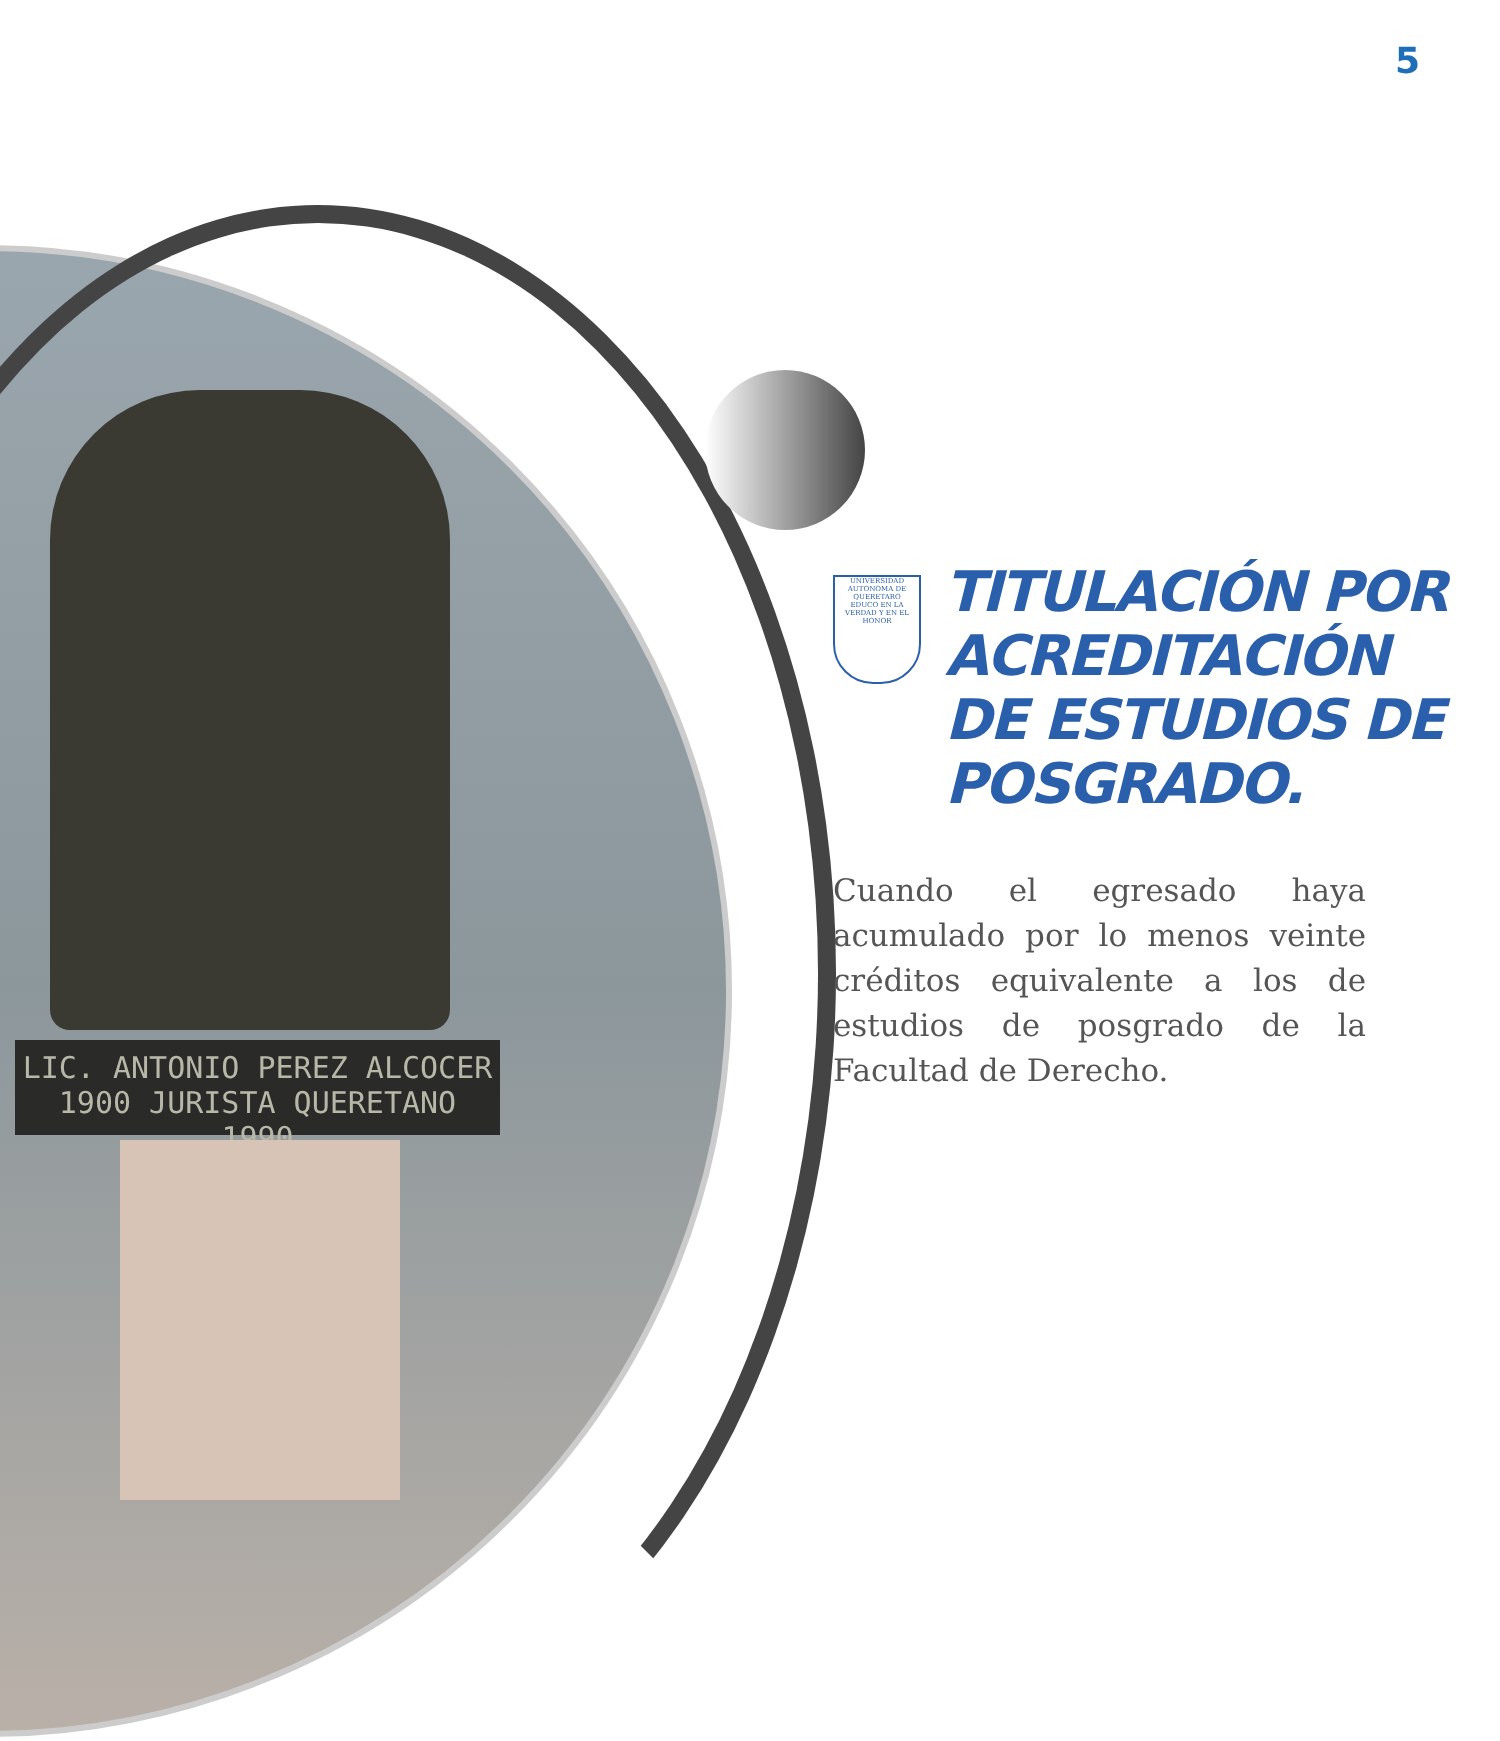5
LIC. ANTONIO PEREZ ALCOCER
1900 JURISTA QUERETANO 1990
UNIVERSIDAD AUTONOMA DE QUERETARO
EDUCO EN LA VERDAD Y EN EL HONOR
TITULACIÓN POR
ACREDITACIÓN
DE ESTUDIOS DE
POSGRADO.
Cuando el egresado haya acumulado por lo menos veinte créditos equivalente a los de estudios de posgrado de la Facultad de Derecho.